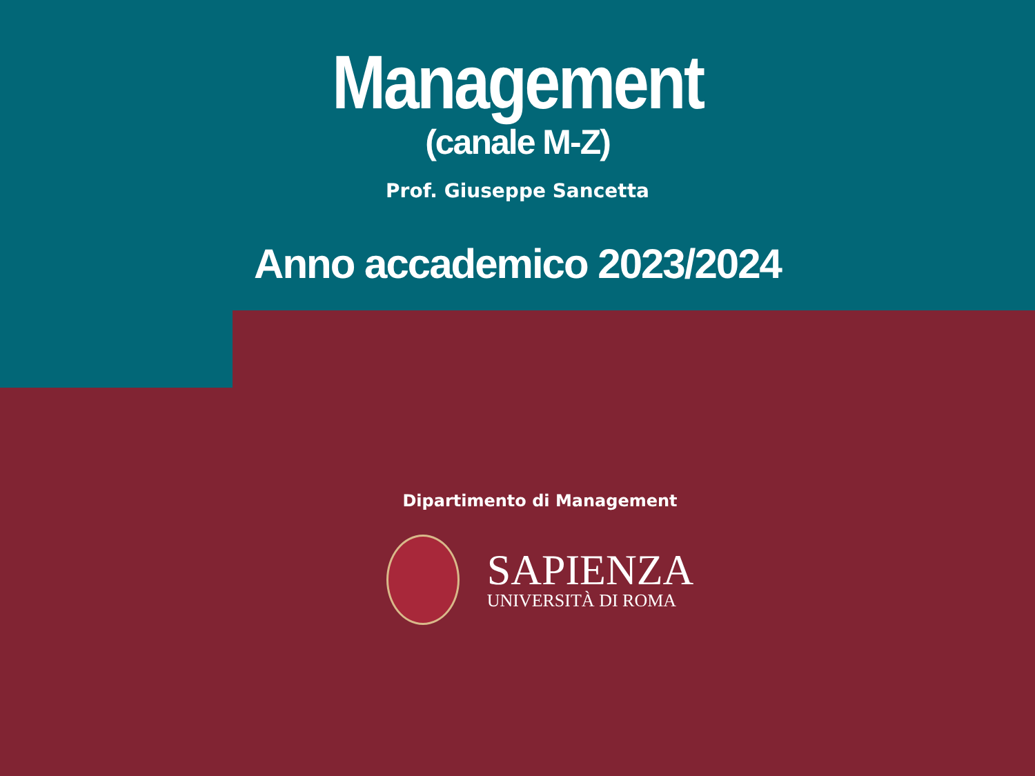Management
(canale M-Z)
Prof. Giuseppe Sancetta
Anno accademico 2023/2024
Dipartimento di Management
SAPIENZA
UNIVERSITÀ DI ROMA